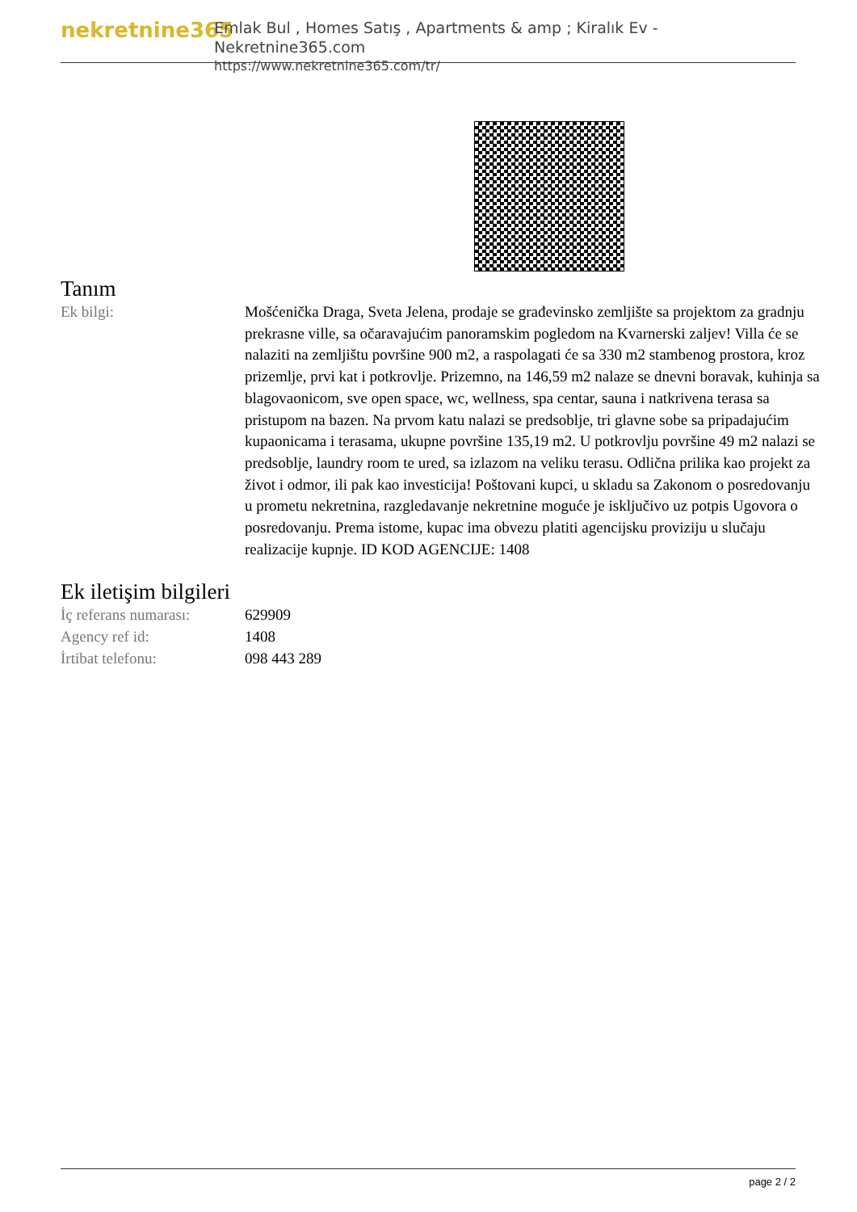nekretnine365
Emlak Bul , Homes Satış , Apartments & amp ; Kiralık Ev - Nekretnine365.com
https://www.nekretnine365.com/tr/
Tanım
| Ek bilgi: | Mošćenička Draga, Sveta Jelena, prodaje se građevinsko zemljište sa projektom za gradnju prekrasne ville, sa očaravajućim panoramskim pogledom na Kvarnerski zaljev! Villa će se nalaziti na zemljištu površine 900 m2, a raspolagati će sa 330 m2 stambenog prostora, kroz prizemlje, prvi kat i potkrovlje. Prizemno, na 146,59 m2 nalaze se dnevni boravak, kuhinja sa blagovaonicom, sve open space, wc, wellness, spa centar, sauna i natkrivena terasa sa pristupom na bazen. Na prvom katu nalazi se predsoblje, tri glavne sobe sa pripadajućim kupaonicama i terasama, ukupne površine 135,19 m2. U potkrovlju površine 49 m2 nalazi se predsoblje, laundry room te ured, sa izlazom na veliku terasu. Odlična prilika kao projekt za život i odmor, ili pak kao investicija! Poštovani kupci, u skladu sa Zakonom o posredovanju u prometu nekretnina, razgledavanje nekretnine moguće je isključivo uz potpis Ugovora o posredovanju. Prema istome, kupac ima obvezu platiti agencijsku proviziju u slučaju realizacije kupnje. ID KOD AGENCIJE: 1408 |
Ek iletişim bilgileri
| İç referans numarası: | 629909 |
| Agency ref id: | 1408 |
| İrtibat telefonu: | 098 443 289 |
page 2 / 2